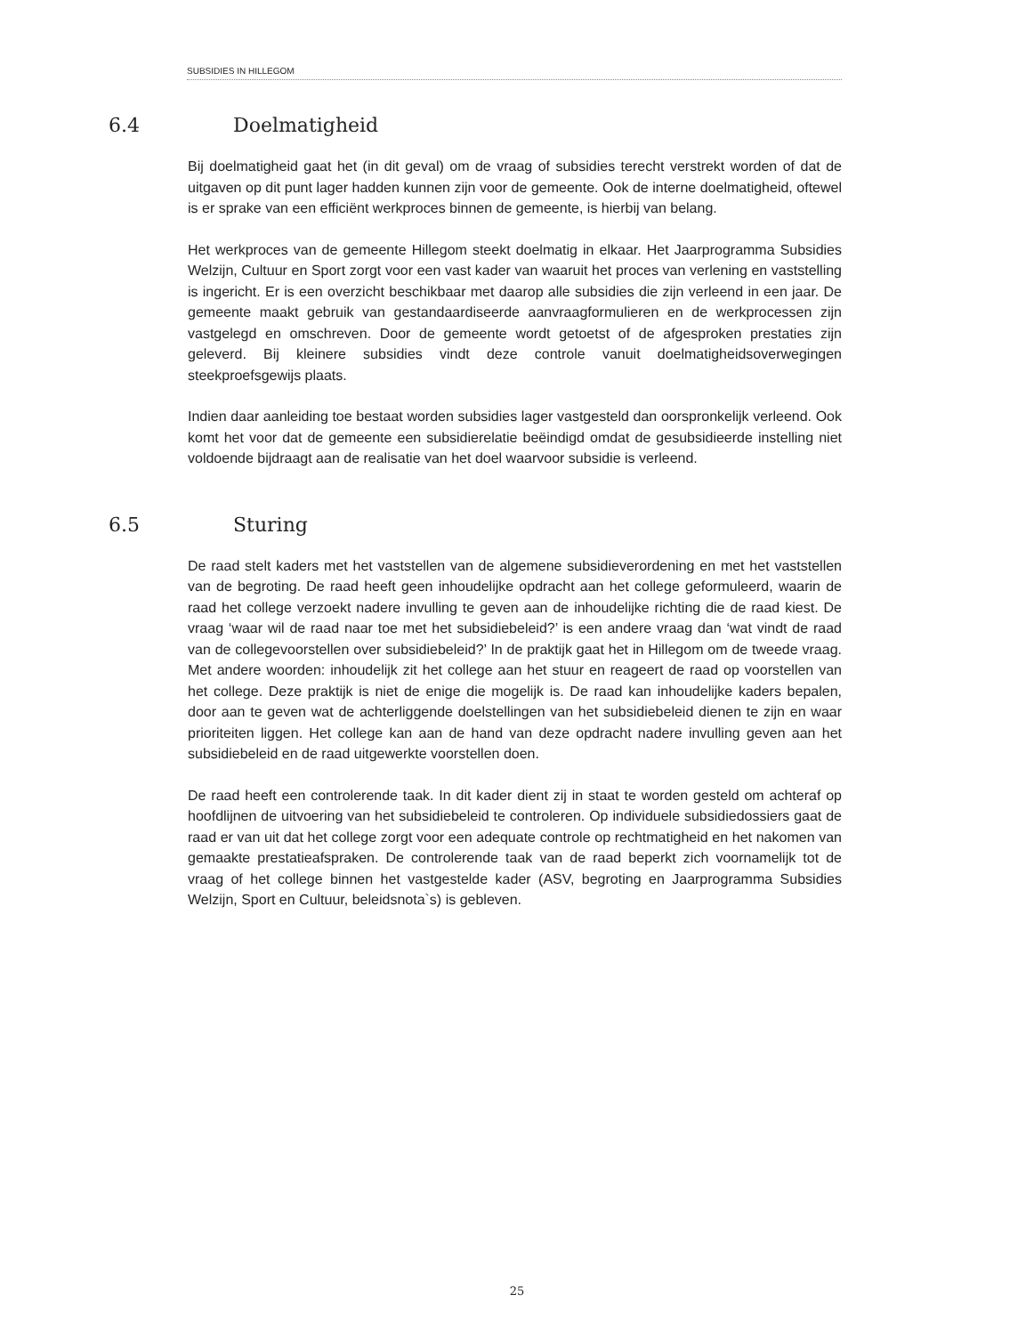SUBSIDIES IN HILLEGOM
6.4 Doelmatigheid
Bij doelmatigheid gaat het (in dit geval) om de vraag of subsidies terecht verstrekt worden of dat de uitgaven op dit punt lager hadden kunnen zijn voor de gemeente. Ook de interne doelmatigheid, oftewel is er sprake van een efficiënt werkproces binnen de gemeente, is hierbij van belang.
Het werkproces van de gemeente Hillegom steekt doelmatig in elkaar. Het Jaarprogramma Subsidies Welzijn, Cultuur en Sport zorgt voor een vast kader van waaruit het proces van verlening en vaststelling is ingericht. Er is een overzicht beschikbaar met daarop alle subsidies die zijn verleend in een jaar. De gemeente maakt gebruik van gestandaardiseerde aanvraagformulieren en de werkprocessen zijn vastgelegd en omschreven. Door de gemeente wordt getoetst of de afgesproken prestaties zijn geleverd. Bij kleinere subsidies vindt deze controle vanuit doelmatigheidsoverwegingen steekproefsgewijs plaats.
Indien daar aanleiding toe bestaat worden subsidies lager vastgesteld dan oorspronkelijk verleend. Ook komt het voor dat de gemeente een subsidierelatie beëindigd omdat de gesubsidieerde instelling niet voldoende bijdraagt aan de realisatie van het doel waarvoor subsidie is verleend.
6.5 Sturing
De raad stelt kaders met het vaststellen van de algemene subsidieverordening en met het vaststellen van de begroting. De raad heeft geen inhoudelijke opdracht aan het college geformuleerd, waarin de raad het college verzoekt nadere invulling te geven aan de inhoudelijke richting die de raad kiest. De vraag ‘waar wil de raad naar toe met het subsidiebeleid?’ is een andere vraag dan ‘wat vindt de raad van de collegevoorstellen over subsidiebeleid?’ In de praktijk gaat het in Hillegom om de tweede vraag. Met andere woorden: inhoudelijk zit het college aan het stuur en reageert de raad op voorstellen van het college. Deze praktijk is niet de enige die mogelijk is. De raad kan inhoudelijke kaders bepalen, door aan te geven wat de achterliggende doelstellingen van het subsidiebeleid dienen te zijn en waar prioriteiten liggen. Het college kan aan de hand van deze opdracht nadere invulling geven aan het subsidiebeleid en de raad uitgewerkte voorstellen doen.
De raad heeft een controlerende taak. In dit kader dient zij in staat te worden gesteld om achteraf op hoofdlijnen de uitvoering van het subsidiebeleid te controleren. Op individuele subsidiedossiers gaat de raad er van uit dat het college zorgt voor een adequate controle op rechtmatigheid en het nakomen van gemaakte prestatieafspraken. De controlerende taak van de raad beperkt zich voornamelijk tot de vraag of het college binnen het vastgestelde kader (ASV, begroting en Jaarprogramma Subsidies Welzijn, Sport en Cultuur, beleidsnota`s) is gebleven.
25